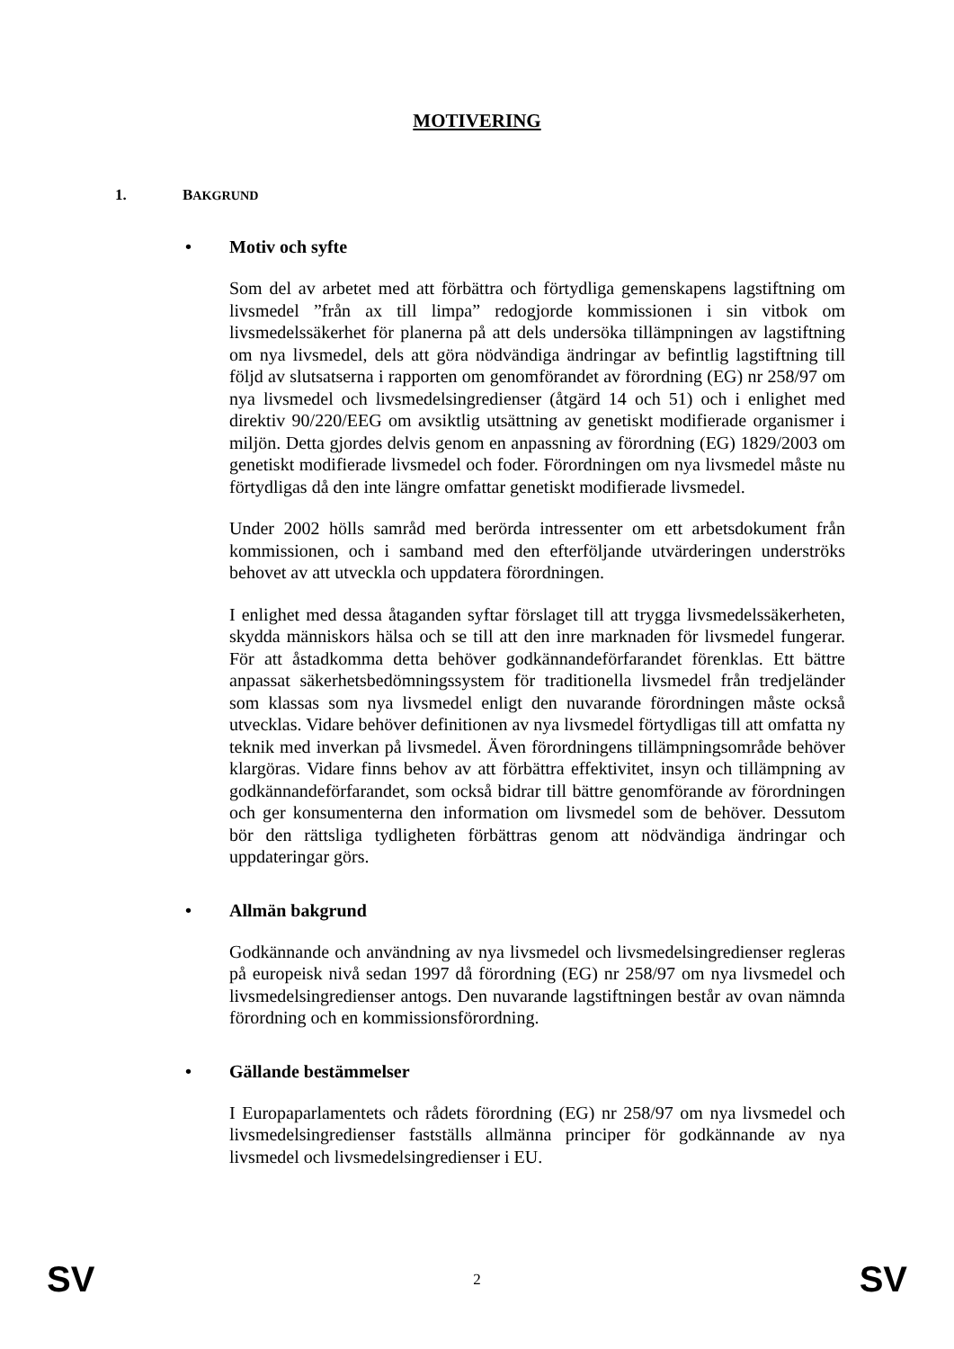MOTIVERING
1. BAKGRUND
• Motiv och syfte
Som del av arbetet med att förbättra och förtydliga gemenskapens lagstiftning om livsmedel ”från ax till limpa” redogjorde kommissionen i sin vitbok om livsmedelssäkerhet för planerna på att dels undersöka tillämpningen av lagstiftning om nya livsmedel, dels att göra nödvändiga ändringar av befintlig lagstiftning till följd av slutsatserna i rapporten om genomförandet av förordning (EG) nr 258/97 om nya livsmedel och livsmedelsingredienser (åtgärd 14 och 51) och i enlighet med direktiv 90/220/EEG om avsiktlig utsättning av genetiskt modifierade organismer i miljön. Detta gjordes delvis genom en anpassning av förordning (EG) 1829/2003 om genetiskt modifierade livsmedel och foder. Förordningen om nya livsmedel måste nu förtydligas då den inte längre omfattar genetiskt modifierade livsmedel.
Under 2002 hölls samråd med berörda intressenter om ett arbetsdokument från kommissionen, och i samband med den efterföljande utvärderingen underströks behovet av att utveckla och uppdatera förordningen.
I enlighet med dessa åtaganden syftar förslaget till att trygga livsmedelssäkerheten, skydda människors hälsa och se till att den inre marknaden för livsmedel fungerar. För att åstadkomma detta behöver godkännandeförfarandet förenklas. Ett bättre anpassat säkerhetsbedömningssystem för traditionella livsmedel från tredjeländer som klassas som nya livsmedel enligt den nuvarande förordningen måste också utvecklas. Vidare behöver definitionen av nya livsmedel förtydligas till att omfatta ny teknik med inverkan på livsmedel. Även förordningens tillämpningsområde behöver klargöras. Vidare finns behov av att förbättra effektivitet, insyn och tillämpning av godkännandeförfarandet, som också bidrar till bättre genomförande av förordningen och ger konsumenterna den information om livsmedel som de behöver. Dessutom bör den rättsliga tydligheten förbättras genom att nödvändiga ändringar och uppdateringar görs.
• Allmän bakgrund
Godkännande och användning av nya livsmedel och livsmedelsingredienser regleras på europeisk nivå sedan 1997 då förordning (EG) nr 258/97 om nya livsmedel och livsmedelsingredienser antogs. Den nuvarande lagstiftningen består av ovan nämnda förordning och en kommissionsförordning.
• Gällande bestämmelser
I Europaparlamentets och rådets förordning (EG) nr 258/97 om nya livsmedel och livsmedelsingredienser fastställs allmänna principer för godkännande av nya livsmedel och livsmedelsingredienser i EU.
SV 2 SV